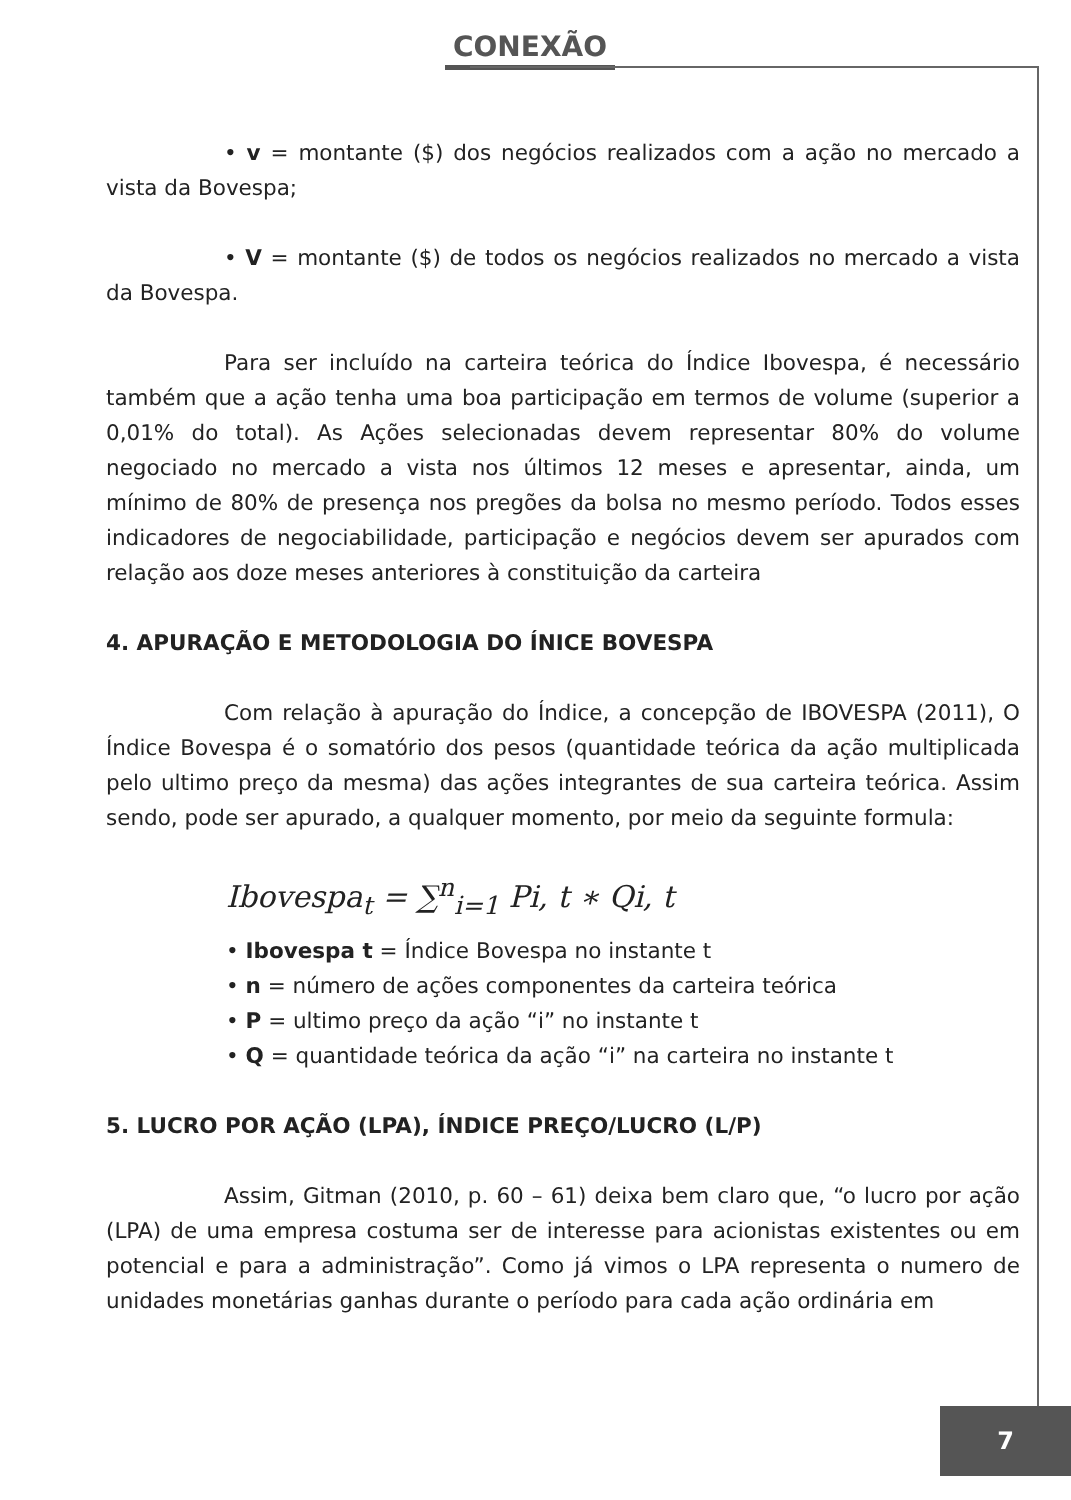CONEXÃO
• v = montante ($) dos negócios realizados com a ação no mercado a vista da Bovespa;
• V = montante ($) de todos os negócios realizados no mercado a vista da Bovespa.
Para ser incluído na carteira teórica do Índice Ibovespa, é necessário também que a ação tenha uma boa participação em termos de volume (superior a 0,01% do total). As Ações selecionadas devem representar 80% do volume negociado no mercado a vista nos últimos 12 meses e apresentar, ainda, um mínimo de 80% de presença nos pregões da bolsa no mesmo período. Todos esses indicadores de negociabilidade, participação e negócios devem ser apurados com relação aos doze meses anteriores à constituição da carteira
4. APURAÇÃO E METODOLOGIA DO ÍNICE BOVESPA
Com relação à apuração do Índice, a concepção de IBOVESPA (2011), O Índice Bovespa é o somatório dos pesos (quantidade teórica da ação multiplicada pelo ultimo preço da mesma) das ações integrantes de sua carteira teórica. Assim sendo, pode ser apurado, a qualquer momento, por meio da seguinte formula:
Ibovespa<sub>t</sub> = ∑<sup>n</sup><sub>i=1</sub> Pi, t ∗ Qi, t
• Ibovespa t = Índice Bovespa no instante t
• n = número de ações componentes da carteira teórica
• P = ultimo preço da ação “i” no instante t
• Q = quantidade teórica da ação “i” na carteira no instante t
5. LUCRO POR AÇÃO (LPA), ÍNDICE PREÇO/LUCRO (L/P)
Assim, Gitman (2010, p. 60 – 61) deixa bem claro que, “o lucro por ação (LPA) de uma empresa costuma ser de interesse para acionistas existentes ou em potencial e para a administração”. Como já vimos o LPA representa o numero de unidades monetárias ganhas durante o período para cada ação ordinária em
7